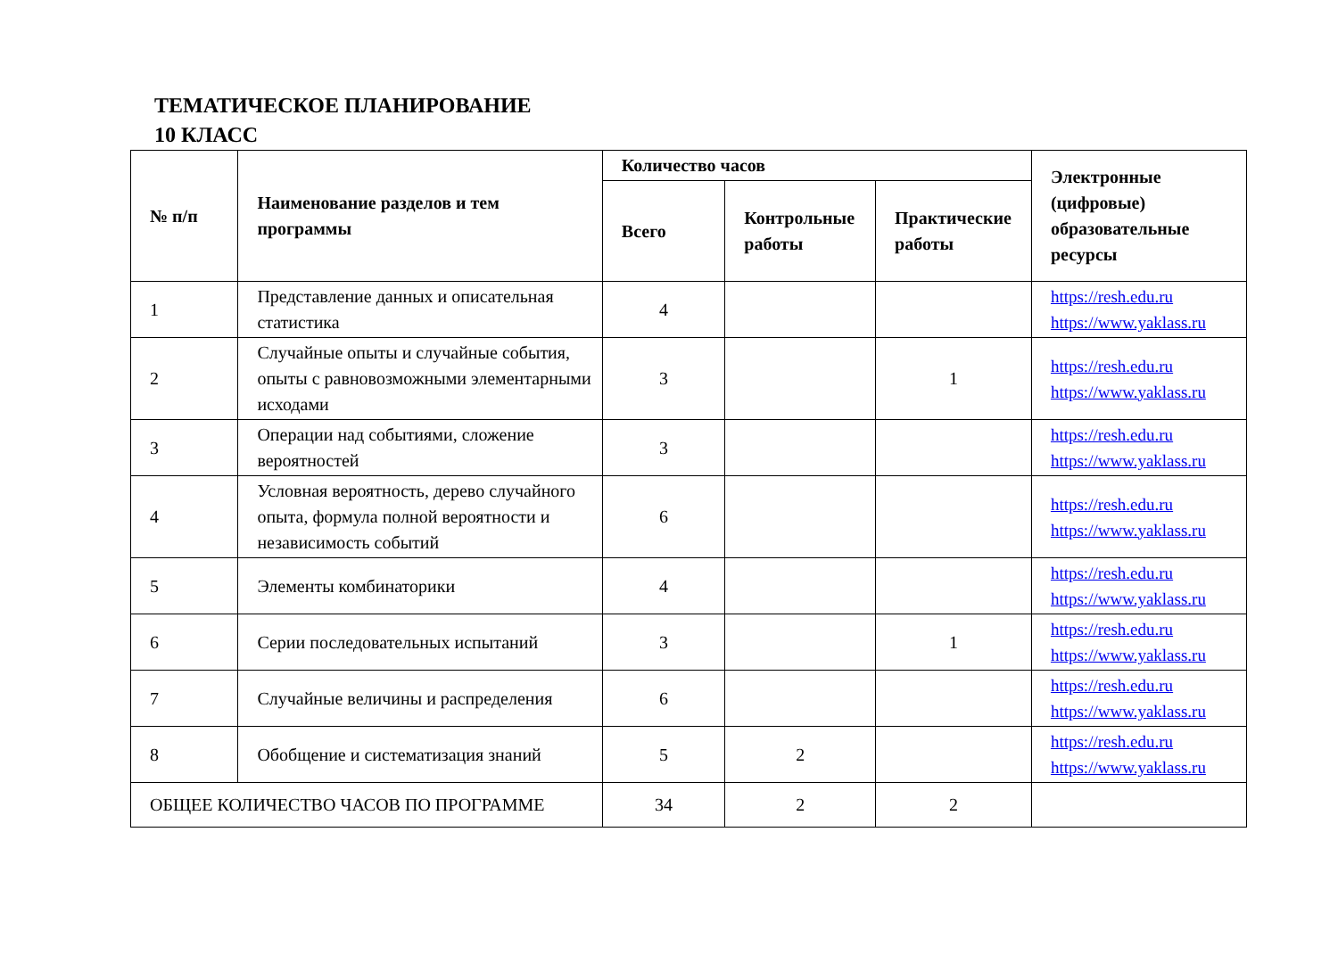ТЕМАТИЧЕСКОЕ ПЛАНИРОВАНИЕ
10 КЛАСС
| № п/п | Наименование разделов и тем программы | Количество часов | | | Электронные (цифровые) образовательные ресурсы |
| --- | --- | --- | --- | --- | --- |
| | | Всего | Контрольные работы | Практические работы | |
| 1 | Представление данных и описательная статистика | 4 | | | https://resh.edu.ru https://www.yaklass.ru |
| 2 | Случайные опыты и случайные события, опыты с равновозможными элементарными исходами | 3 | | 1 | https://resh.edu.ru https://www.yaklass.ru |
| 3 | Операции над событиями, сложение вероятностей | 3 | | | https://resh.edu.ru https://www.yaklass.ru |
| 4 | Условная вероятность, дерево случайного опыта, формула полной вероятности и независимость событий | 6 | | | https://resh.edu.ru https://www.yaklass.ru |
| 5 | Элементы комбинаторики | 4 | | | https://resh.edu.ru https://www.yaklass.ru |
| 6 | Серии последовательных испытаний | 3 | | 1 | https://resh.edu.ru https://www.yaklass.ru |
| 7 | Случайные величины и распределения | 6 | | | https://resh.edu.ru https://www.yaklass.ru |
| 8 | Обобщение и систематизация знаний | 5 | 2 | | https://resh.edu.ru https://www.yaklass.ru |
| ОБЩЕЕ КОЛИЧЕСТВО ЧАСОВ ПО ПРОГРАММЕ | | 34 | 2 | 2 | |